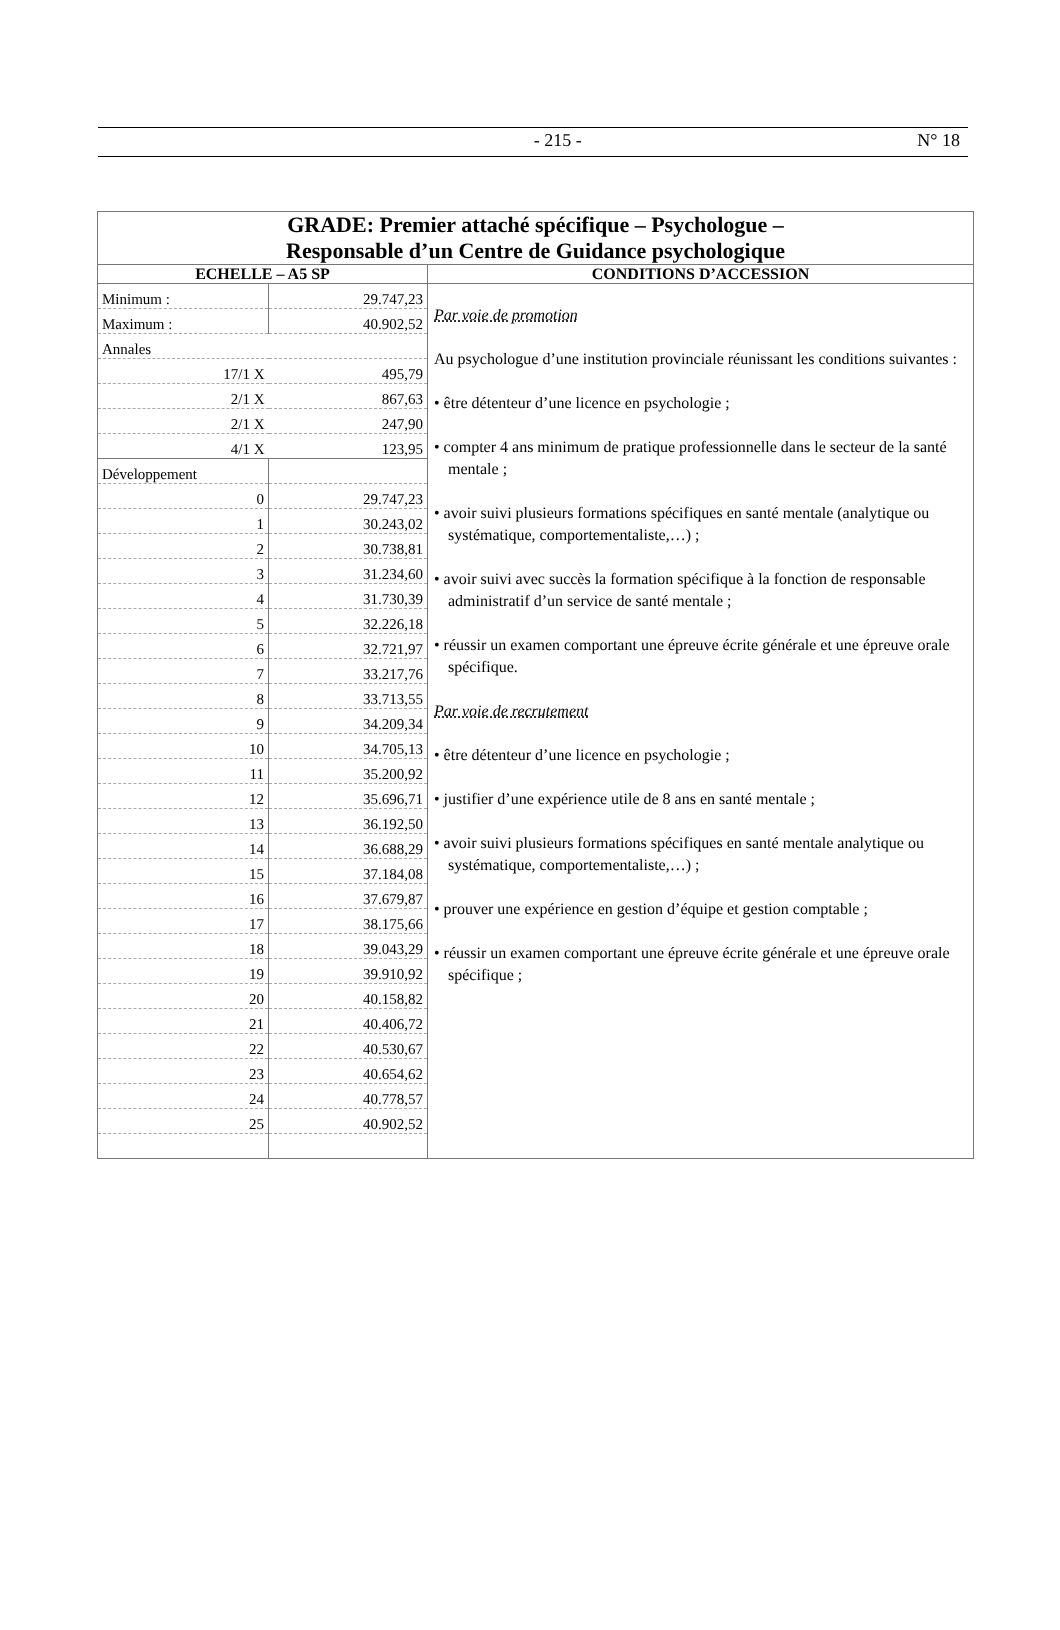- 215 - N° 18
| GRADE: Premier attaché spécifique – Psychologue – Responsable d’un Centre de Guidance psychologique | |
| ECHELLE – A5 SP | CONDITIONS D’ACCESSION |
| / Minimum : / 29.747,23 / / Maximum : / 40.902,52 / / Annales / / / 17/1 X / 495,79 / / 2/1 X / 867,63 / / 2/1 X / 247,90 / / 4/1 X / 123,95 / / Développement / / / 0 / 29.747,23 / / 1 / 30.243,02 / / 2 / 30.738,81 / / 3 / 31.234,60 / / 4 / 31.730,39 / / 5 / 32.226,18 / / 6 / 32.721,97 / / 7 / 33.217,76 / / 8 / 33.713,55 / / 9 / 34.209,34 / / 10 / 34.705,13 / / 11 / 35.200,92 / / 12 / 35.696,71 / / 13 / 36.192,50 / / 14 / 36.688,29 / / 15 / 37.184,08 / / 16 / 37.679,87 / / 17 / 38.175,66 / / 18 / 39.043,29 / / 19 / 39.910,92 / / 20 / 40.158,82 / / 21 / 40.406,72 / / 22 / 40.530,67 / / 23 / 40.654,62 / / 24 / 40.778,57 / / 25 / 40.902,52 / | Par voie de promotion Au psychologue d’une institution provinciale réunissant les conditions suivantes : • être détenteur d’une licence en psychologie ; • compter 4 ans minimum de pratique professionnelle dans le secteur de la santé mentale ; • avoir suivi plusieurs formations spécifiques en santé mentale (analytique ou systématique, comportementaliste,…) ; • avoir suivi avec succès la formation spécifique à la fonction de responsable administratif d’un service de santé mentale ; • réussir un examen comportant une épreuve écrite générale et une épreuve orale spécifique. Par voie de recrutement • être détenteur d’une licence en psychologie ; • justifier d’une expérience utile de 8 ans en santé mentale ; • avoir suivi plusieurs formations spécifiques en santé mentale analytique ou systématique, comportementaliste,…) ; • prouver une expérience en gestion d’équipe et gestion comptable ; • réussir un examen comportant une épreuve écrite générale et une épreuve orale spécifique ; |